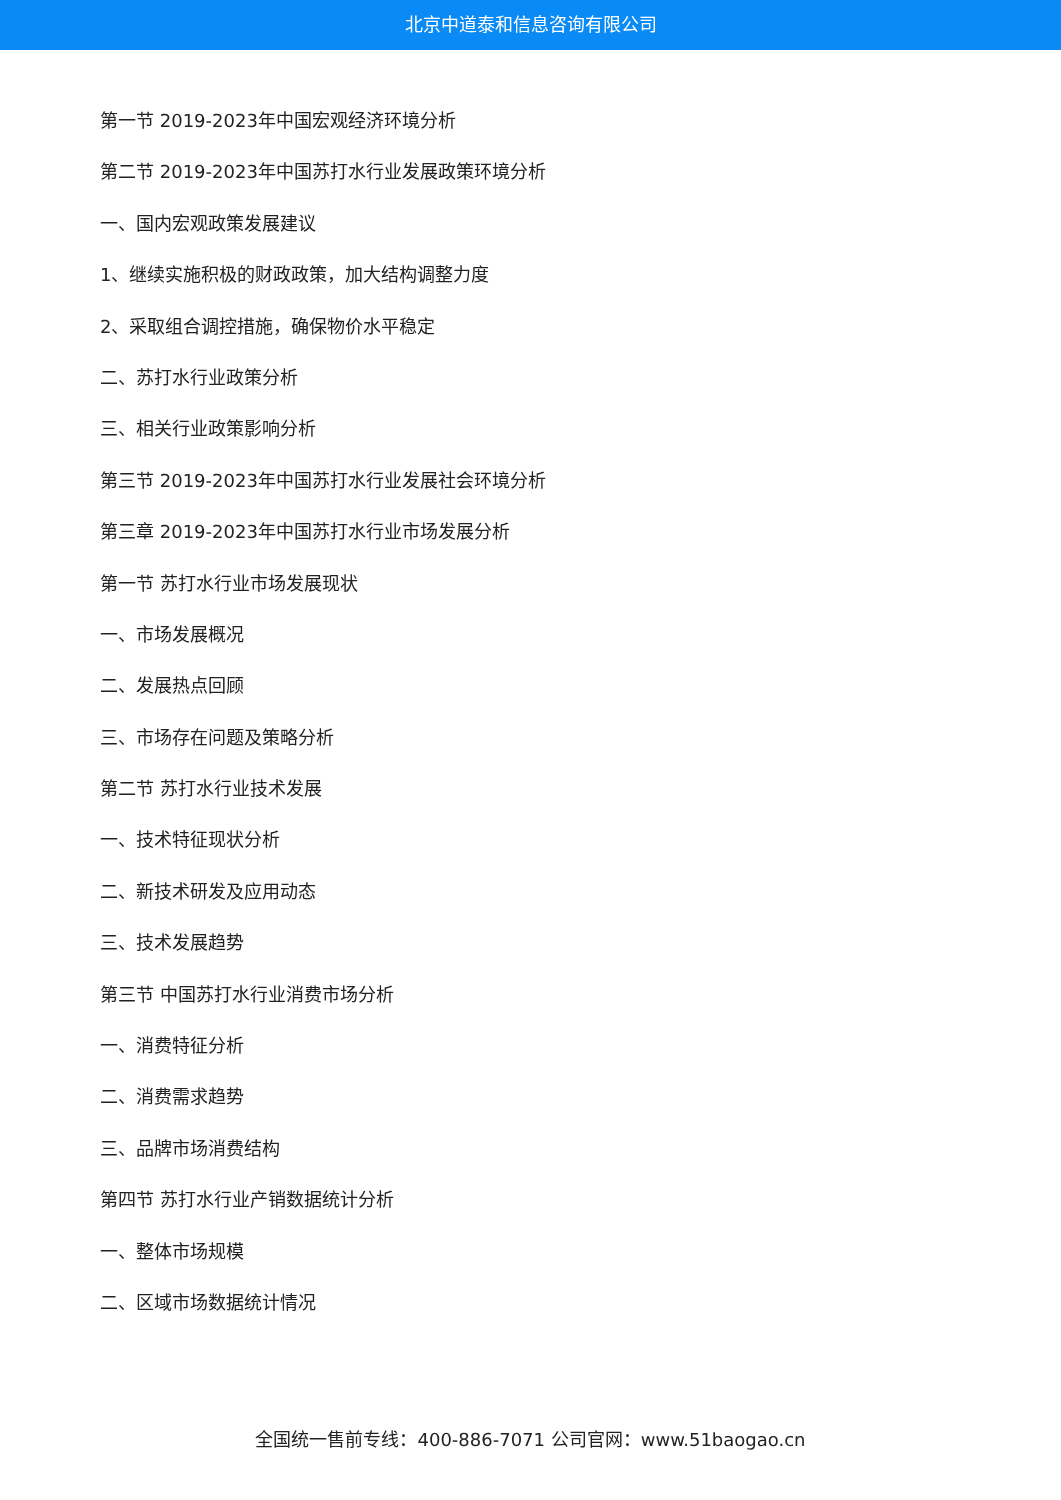北京中道泰和信息咨询有限公司
第一节 2019-2023年中国宏观经济环境分析
第二节 2019-2023年中国苏打水行业发展政策环境分析
一、国内宏观政策发展建议
1、继续实施积极的财政政策，加大结构调整力度
2、采取组合调控措施，确保物价水平稳定
二、苏打水行业政策分析
三、相关行业政策影响分析
第三节 2019-2023年中国苏打水行业发展社会环境分析
第三章 2019-2023年中国苏打水行业市场发展分析
第一节 苏打水行业市场发展现状
一、市场发展概况
二、发展热点回顾
三、市场存在问题及策略分析
第二节 苏打水行业技术发展
一、技术特征现状分析
二、新技术研发及应用动态
三、技术发展趋势
第三节 中国苏打水行业消费市场分析
一、消费特征分析
二、消费需求趋势
三、品牌市场消费结构
第四节 苏打水行业产销数据统计分析
一、整体市场规模
二、区域市场数据统计情况
全国统一售前专线：400-886-7071 公司官网：www.51baogao.cn